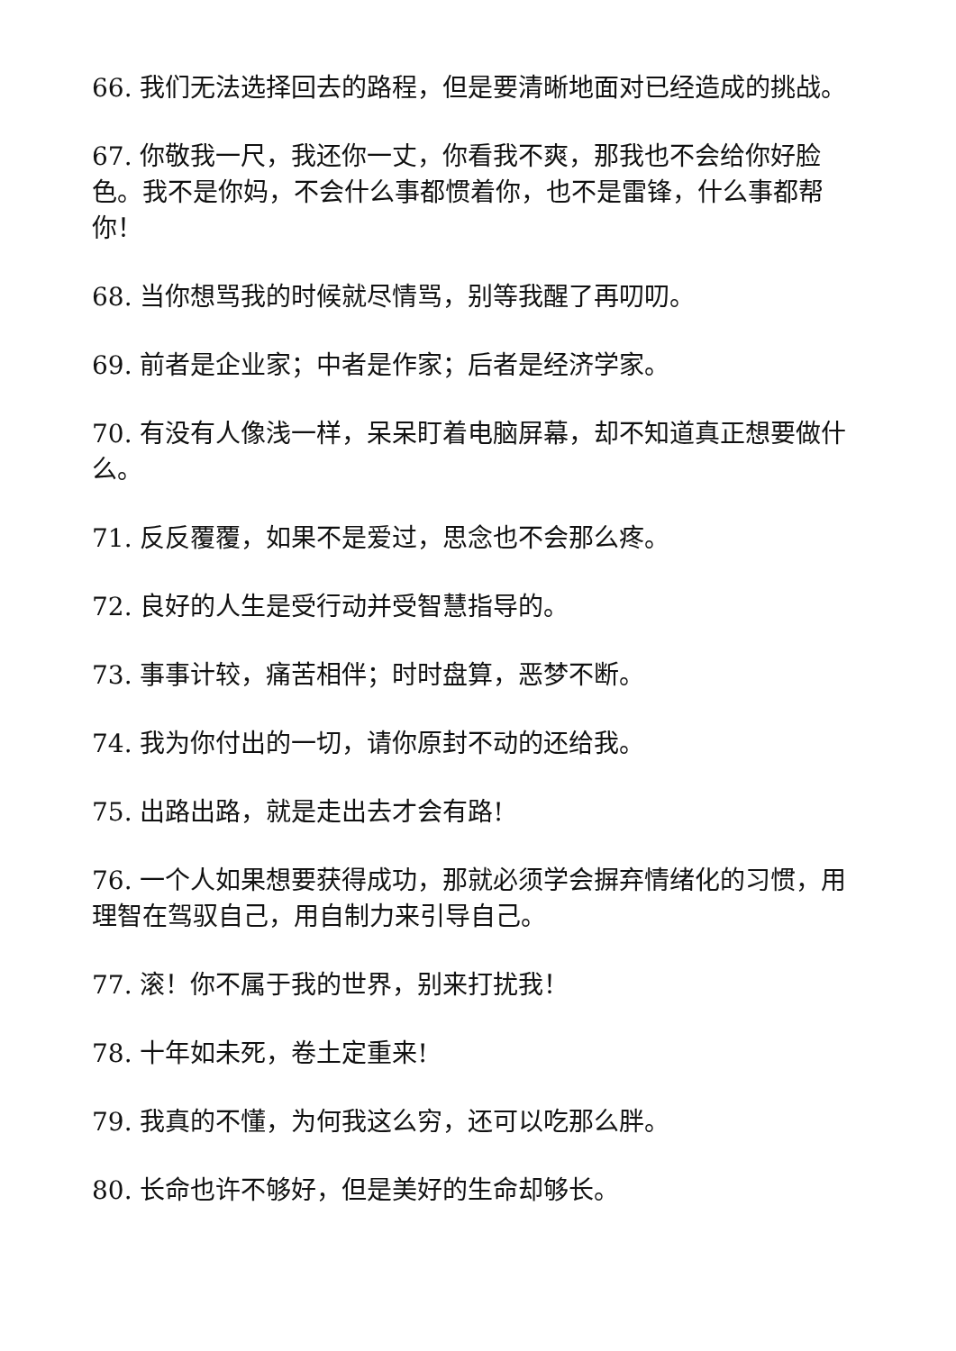66. 我们无法选择回去的路程，但是要清晰地面对已经造成的挑战。
67. 你敬我一尺，我还你一丈，你看我不爽，那我也不会给你好脸色。我不是你妈，不会什么事都惯着你，也不是雷锋，什么事都帮你！
68. 当你想骂我的时候就尽情骂，别等我醒了再叨叨。
69. 前者是企业家；中者是作家；后者是经济学家。
70. 有没有人像浅一样，呆呆盯着电脑屏幕，却不知道真正想要做什么。
71. 反反覆覆，如果不是爱过，思念也不会那么疼。
72. 良好的人生是受行动并受智慧指导的。
73. 事事计较，痛苦相伴；时时盘算，恶梦不断。
74. 我为你付出的一切，请你原封不动的还给我。
75. 出路出路，就是走出去才会有路!
76. 一个人如果想要获得成功，那就必须学会摒弃情绪化的习惯，用理智在驾驭自己，用自制力来引导自己。
77. 滚！你不属于我的世界，别来打扰我！
78. 十年如未死，卷土定重来!
79. 我真的不懂，为何我这么穷，还可以吃那么胖。
80. 长命也许不够好，但是美好的生命却够长。